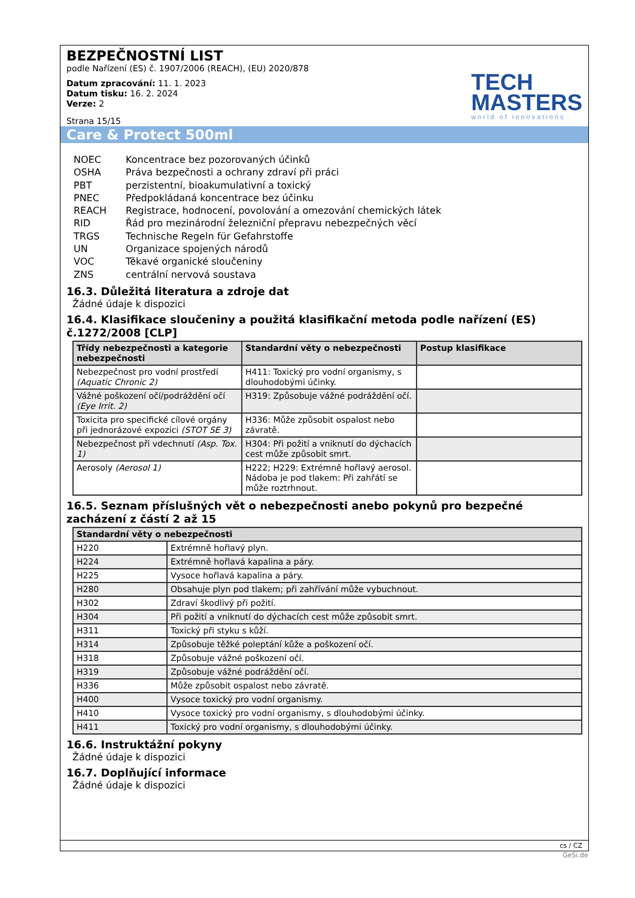BEZPEČNOSTNÍ LIST
podle Nařízení (ES) č. 1907/2006 (REACH), (EU) 2020/878
Datum zpracování: 11. 1. 2023
Datum tisku: 16. 2. 2024
Verze: 2
Strana 15/15
TECH
MASTERS
world of innovations
Care & Protect 500ml
| NOEC | Koncentrace bez pozorovaných účinků |
| OSHA | Práva bezpečnosti a ochrany zdraví při práci |
| PBT | perzistentní, bioakumulativní a toxický |
| PNEC | Předpokládaná koncentrace bez účinku |
| REACH | Registrace, hodnocení, povolování a omezování chemických látek |
| RID | Řád pro mezinárodní železniční přepravu nebezpečných věcí |
| TRGS | Technische Regeln für Gefahrstoffe |
| UN | Organizace spojených národů |
| VOC | Těkavé organické sloučeniny |
| ZNS | centrální nervová soustava |
16.3. Důležitá literatura a zdroje dat
Žádné údaje k dispozici
16.4. Klasifikace sloučeniny a použitá klasifikační metoda podle nařízení (ES) č.1272/2008 [CLP]
| Třídy nebezpečnosti a kategorie nebezpečnosti | Standardní věty o nebezpečnosti | Postup klasifikace |
| --- | --- | --- |
| Nebezpečnost pro vodní prostředí (Aquatic Chronic 2) | H411: Toxický pro vodní organismy, s dlouhodobými účinky. | |
| Vážné poškození očí/podráždění očí (Eye Irrit. 2) | H319: Způsobuje vážné podráždění očí. | |
| Toxicita pro specifické cílové orgány při jednorázové expozici (STOT SE 3) | H336: Může způsobit ospalost nebo závratě. | |
| Nebezpečnost při vdechnutí (Asp. Tox. 1) | H304: Při požití a vniknutí do dýchacích cest může způsobit smrt. | |
| Aerosoly (Aerosol 1) | H222; H229: Extrémně hořlavý aerosol. Nádoba je pod tlakem: Při zahřátí se může roztrhnout. | |
16.5. Seznam příslušných vět o nebezpečnosti anebo pokynů pro bezpečné zacházení z částí 2 až 15
| Standardní věty o nebezpečnosti | |
| --- | --- |
| H220 | Extrémně hořlavý plyn. |
| H224 | Extrémně hořlavá kapalina a páry. |
| H225 | Vysoce hořlavá kapalina a páry. |
| H280 | Obsahuje plyn pod tlakem; při zahřívání může vybuchnout. |
| H302 | Zdraví škodlivý při požití. |
| H304 | Při požití a vniknutí do dýchacích cest může způsobit smrt. |
| H311 | Toxický při styku s kůží. |
| H314 | Způsobuje těžké poleptání kůže a poškození očí. |
| H318 | Způsobuje vážné poškození očí. |
| H319 | Způsobuje vážné podráždění očí. |
| H336 | Může způsobit ospalost nebo závratě. |
| H400 | Vysoce toxický pro vodní organismy. |
| H410 | Vysoce toxický pro vodní organismy, s dlouhodobými účinky. |
| H411 | Toxický pro vodní organismy, s dlouhodobými účinky. |
16.6. Instruktážní pokyny
Žádné údaje k dispozici
16.7. Doplňující informace
Žádné údaje k dispozici
cs / CZ
GeSi.de